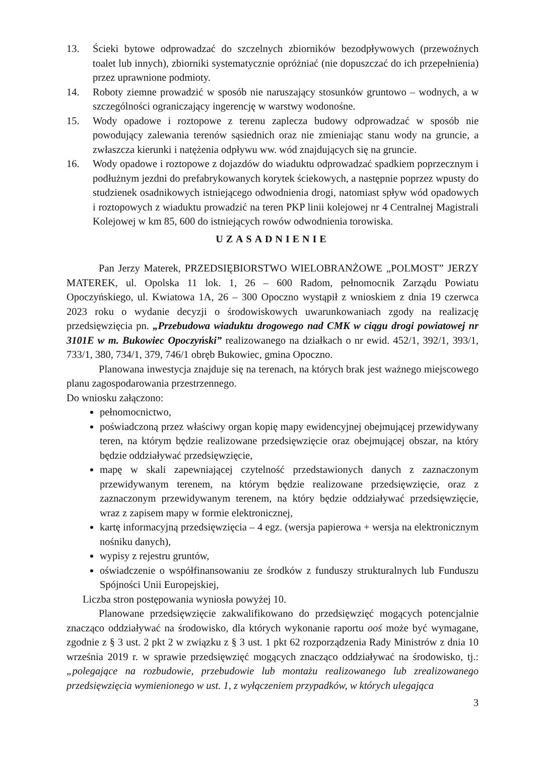13. Ścieki bytowe odprowadzać do szczelnych zbiorników bezodpływowych (przewoźnych toalet lub innych), zbiorniki systematycznie opróżniać (nie dopuszczać do ich przepełnienia) przez uprawnione podmioty.
14. Roboty ziemne prowadzić w sposób nie naruszający stosunków gruntowo – wodnych, a w szczególności ograniczający ingerencję w warstwy wodonośne.
15. Wody opadowe i roztopowe z terenu zaplecza budowy odprowadzać w sposób nie powodujący zalewania terenów sąsiednich oraz nie zmieniając stanu wody na gruncie, a zwłaszcza kierunki i natężenia odpływu ww. wód znajdujących się na gruncie.
16. Wody opadowe i roztopowe z dojazdów do wiaduktu odprowadzać spadkiem poprzecznym i podłużnym jezdni do prefabrykowanych korytek ściekowych, a następnie poprzez wpusty do studzienek osadnikowych istniejącego odwodnienia drogi, natomiast spływ wód opadowych i roztopowych z wiaduktu prowadzić na teren PKP linii kolejowej nr 4 Centralnej Magistrali Kolejowej w km 85, 600 do istniejących rowów odwodnienia torowiska.
UZASADNIENIE
Pan Jerzy Materek, PRZEDSIĘBIORSTWO WIELOBRANŻOWE „POLMOST” JERZY MATEREK, ul. Opolska 11 lok. 1, 26 – 600 Radom, pełnomocnik Zarządu Powiatu Opoczyńskiego, ul. Kwiatowa 1A, 26 – 300 Opoczno wystąpił z wnioskiem z dnia 19 czerwca 2023 roku o wydanie decyzji o środowiskowych uwarunkowaniach zgody na realizację przedsięwzięcia pn. „Przebudowa wiaduktu drogowego nad CMK w ciągu drogi powiatowej nr 3101E w m. Bukowiec Opoczyński” realizowanego na działkach o nr ewid. 452/1, 392/1, 393/1, 733/1, 380, 734/1, 379, 746/1 obręb Bukowiec, gmina Opoczno.
Planowana inwestycja znajduje się na terenach, na których brak jest ważnego miejscowego planu zagospodarowania przestrzennego.
Do wniosku załączono:
pełnomocnictwo,
poświadczoną przez właściwy organ kopię mapy ewidencyjnej obejmującej przewidywany teren, na którym będzie realizowane przedsięwzięcie oraz obejmującej obszar, na który będzie oddziaływać przedsięwzięcie,
mapę w skali zapewniającej czytelność przedstawionych danych z zaznaczonym przewidywanym terenem, na którym będzie realizowane przedsięwzięcie, oraz z zaznaczonym przewidywanym terenem, na który będzie oddziaływać przedsięwzięcie, wraz z zapisem mapy w formie elektronicznej,
kartę informacyjną przedsięwzięcia – 4 egz. (wersja papierowa + wersja na elektronicznym nośniku danych),
wypisy z rejestru gruntów,
oświadczenie o współfinansowaniu ze środków z funduszy strukturalnych lub Funduszu Spójności Unii Europejskiej,
Liczba stron postępowania wyniosła powyżej 10.
Planowane przedsięwzięcie zakwalifikowano do przedsięwzięć mogących potencjalnie znacząco oddziaływać na środowisko, dla których wykonanie raportu ooś może być wymagane, zgodnie z § 3 ust. 2 pkt 2 w związku z § 3 ust. 1 pkt 62 rozporządzenia Rady Ministrów z dnia 10 września 2019 r. w sprawie przedsięwzięć mogących znacząco oddziaływać na środowisko, tj.: „polegające na rozbudowie, przebudowie lub montażu realizowanego lub zrealizowanego przedsięwzięcia wymienionego w ust. 1, z wyłączeniem przypadków, w których ulegająca
3